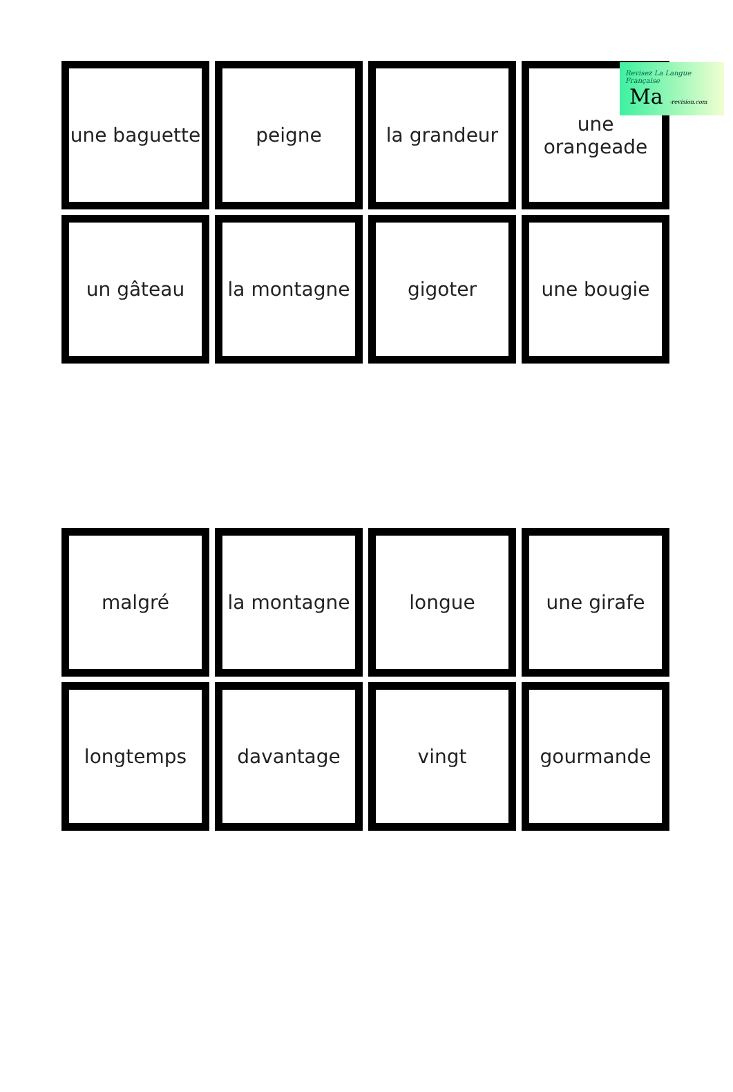Revisez La Langue Française
Ma -revision.com
| une baguette | peigne | la grandeur | une orangeade |
| un gâteau | la montagne | gigoter | une bougie |
| malgré | la montagne | longue | une girafe |
| longtemps | davantage | vingt | gourmande |